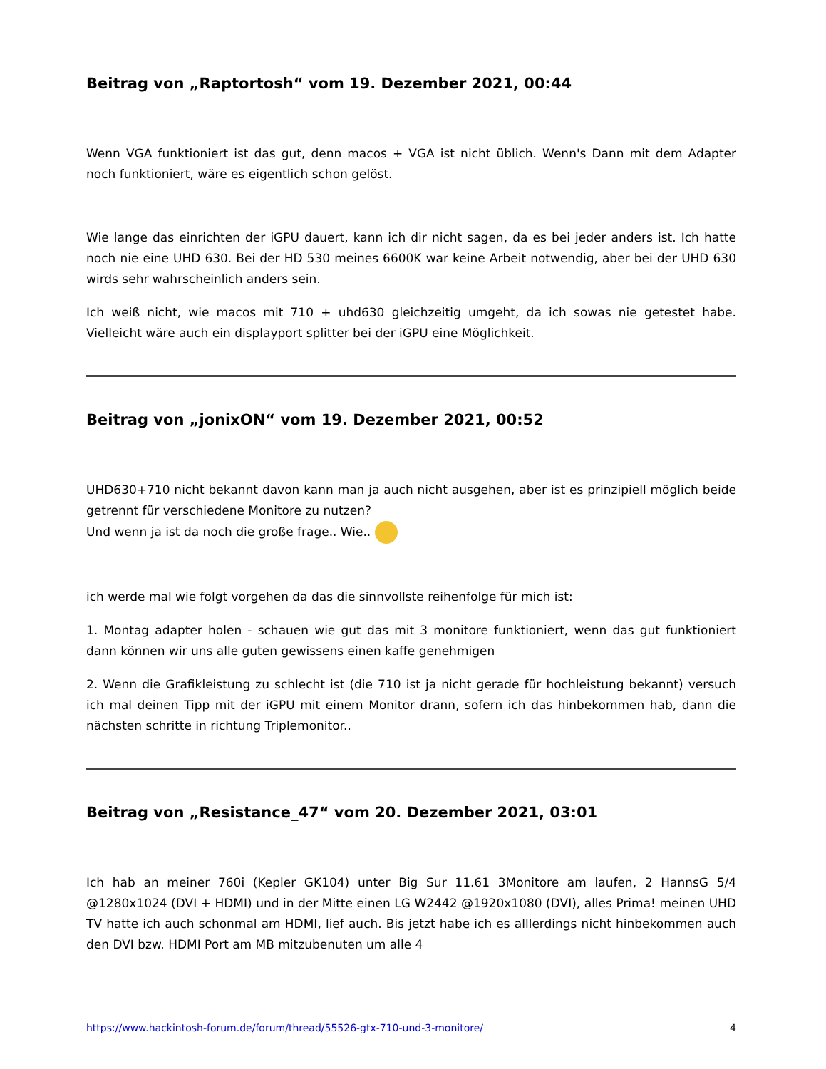Beitrag von „Raptortosh“ vom 19. Dezember 2021, 00:44
Wenn VGA funktioniert ist das gut, denn macos + VGA ist nicht üblich. Wenn's Dann mit dem Adapter noch funktioniert, wäre es eigentlich schon gelöst.
Wie lange das einrichten der iGPU dauert, kann ich dir nicht sagen, da es bei jeder anders ist. Ich hatte noch nie eine UHD 630. Bei der HD 530 meines 6600K war keine Arbeit notwendig, aber bei der UHD 630 wirds sehr wahrscheinlich anders sein.
Ich weiß nicht, wie macos mit 710 + uhd630 gleichzeitig umgeht, da ich sowas nie getestet habe. Vielleicht wäre auch ein displayport splitter bei der iGPU eine Möglichkeit.
Beitrag von „jonixON“ vom 19. Dezember 2021, 00:52
UHD630+710 nicht bekannt davon kann man ja auch nicht ausgehen, aber ist es prinzipiell möglich beide getrennt für verschiedene Monitore zu nutzen?
Und wenn ja ist da noch die große frage.. Wie..
ich werde mal wie folgt vorgehen da das die sinnvollste reihenfolge für mich ist:
1. Montag adapter holen - schauen wie gut das mit 3 monitore funktioniert, wenn das gut funktioniert dann können wir uns alle guten gewissens einen kaffe genehmigen
2. Wenn die Grafikleistung zu schlecht ist (die 710 ist ja nicht gerade für hochleistung bekannt) versuch ich mal deinen Tipp mit der iGPU mit einem Monitor drann, sofern ich das hinbekommen hab, dann die nächsten schritte in richtung Triplemonitor..
Beitrag von „Resistance_47“ vom 20. Dezember 2021, 03:01
Ich hab an meiner 760i (Kepler GK104) unter Big Sur 11.61 3Monitore am laufen, 2 HannsG 5/4 @1280x1024 (DVI + HDMI) und in der Mitte einen LG W2442 @1920x1080 (DVI), alles Prima! meinen UHD TV hatte ich auch schonmal am HDMI, lief auch. Bis jetzt habe ich es alllerdings nicht hinbekommen auch den DVI bzw. HDMI Port am MB mitzubenuten um alle 4
https://www.hackintosh-forum.de/forum/thread/55526-gtx-710-und-3-monitore/ 4